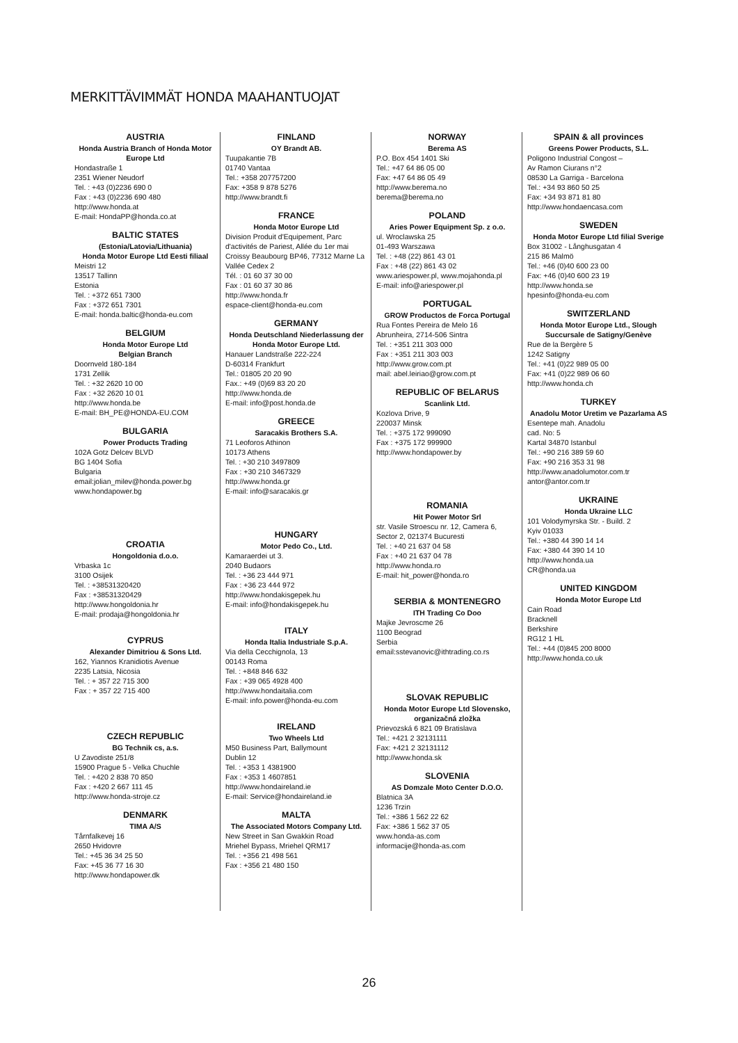MERKITTÄVIMMÄT HONDA MAAHANTUOJAT
AUSTRIA
Honda Austria Branch of Honda Motor Europe Ltd
Hondastraße 1
2351 Wiener Neudorf
Tel. : +43 (0)2236 690 0
Fax : +43 (0)2236 690 480
http://www.honda.at
E-mail: HondaPP@honda.co.at
BALTIC STATES
(Estonia/Latovia/Lithuania)
Honda Motor Europe Ltd Eesti filiaal
Meistri 12
13517 Tallinn
Estonia
Tel. : +372 651 7300
Fax : +372 651 7301
E-mail: honda.baltic@honda-eu.com
BELGIUM
Honda Motor Europe Ltd
Belgian Branch
Doornveld 180-184
1731 Zellik
Tel. : +32 2620 10 00
Fax : +32 2620 10 01
http://www.honda.be
E-mail: BH_PE@HONDA-EU.COM
BULGARIA
Power Products Trading
102A Gotz Delcev BLVD
BG 1404 Sofia
Bulgaria
email:jolian_milev@honda.power.bg
www.hondapower.bg
CROATIA
Hongoldonia d.o.o.
Vrbaska 1c
3100 Osijek
Tel. : +38531320420
Fax : +38531320429
http://www.hongoldonia.hr
E-mail: prodaja@hongoldonia.hr
CYPRUS
Alexander Dimitriou & Sons Ltd.
162, Yiannos Kranidiotis Avenue
2235 Latsia, Nicosia
Tel. : + 357 22 715 300
Fax : + 357 22 715 400
CZECH REPUBLIC
BG Technik cs, a.s.
U Zavodiste 251/8
15900 Prague 5 - Velka Chuchle
Tel. : +420 2 838 70 850
Fax : +420 2 667 111 45
http://www.honda-stroje.cz
DENMARK
TIMA A/S
Tårnfalkevej 16
2650 Hvidovre
Tel.: +45 36 34 25 50
Fax: +45 36 77 16 30
http://www.hondapower.dk
FINLAND
OY Brandt AB.
Tuupakantie 7B
01740 Vantaa
Tel.: +358 207757200
Fax: +358 9 878 5276
http://www.brandt.fi
FRANCE
Honda Motor Europe Ltd
Division Produit d'Equipement, Parc d'activités de Pariest, Allée du 1er mai Croissy Beaubourg BP46, 77312 Marne La Vallée Cedex 2
Tél. : 01 60 37 30 00
Fax : 01 60 37 30 86
http://www.honda.fr
espace-client@honda-eu.com
GERMANY
Honda Deutschland Niederlassung der Honda Motor Europe Ltd.
Hanauer Landstraße 222-224
D-60314 Frankfurt
Tel.: 01805 20 20 90
Fax.: +49 (0)69 83 20 20
http://www.honda.de
E-mail: info@post.honda.de
GREECE
Saracakis Brothers S.A.
71 Leoforos Athinon
10173 Athens
Tel. : +30 210 3497809
Fax : +30 210 3467329
http://www.honda.gr
E-mail: info@saracakis.gr
HUNGARY
Motor Pedo Co., Ltd.
Kamaraerdei ut 3.
2040 Budaors
Tel. : +36 23 444 971
Fax : +36 23 444 972
http://www.hondakisgepek.hu
E-mail: info@hondakisgepek.hu
ITALY
Honda Italia Industriale S.p.A.
Via della Cecchignola, 13
00143 Roma
Tel. : +848 846 632
Fax : +39 065 4928 400
http://www.hondaitalia.com
E-mail: info.power@honda-eu.com
IRELAND
Two Wheels Ltd
M50 Business Part, Ballymount
Dublin 12
Tel. : +353 1 4381900
Fax : +353 1 4607851
http://www.hondaireland.ie
E-mail: Service@hondaireland.ie
MALTA
The Associated Motors Company Ltd.
New Street in San Gwakkin Road
Mriehel Bypass, Mriehel QRM17
Tel. : +356 21 498 561
Fax : +356 21 480 150
NORWAY
Berema AS
P.O. Box 454 1401 Ski
Tel.: +47 64 86 05 00
Fax: +47 64 86 05 49
http://www.berema.no
berema@berema.no
POLAND
Aries Power Equipment Sp. z o.o.
ul. Wroclawska 25
01-493 Warszawa
Tel. : +48 (22) 861 43 01
Fax : +48 (22) 861 43 02
www.ariespower.pl, www.mojahonda.pl
E-mail: info@ariespower.pl
PORTUGAL
GROW Productos de Forca Portugal
Rua Fontes Pereira de Melo 16
Abrunheira, 2714-506 Sintra
Tel. : +351 211 303 000
Fax : +351 211 303 003
http://www.grow.com.pt
mail: abel.leiriao@grow.com.pt
REPUBLIC OF BELARUS
Scanlink Ltd.
Kozlova Drive, 9
220037 Minsk
Tel. : +375 172 999090
Fax : +375 172 999900
http://www.hondapower.by
ROMANIA
Hit Power Motor Srl
str. Vasile Stroescu nr. 12, Camera 6, Sector 2, 021374 Bucuresti
Tel. : +40 21 637 04 58
Fax : +40 21 637 04 78
http://www.honda.ro
E-mail: hit_power@honda.ro
SERBIA & MONTENEGRO
ITH Trading Co Doo
Majke Jevroscme 26
1100 Beograd
Serbia
email:sstevanovic@ithtrading.co.rs
SLOVAK REPUBLIC
Honda Motor Europe Ltd Slovensko, organizačná zložka
Prievozská 6 821 09 Bratislava
Tel.: +421 2 32131111
Fax: +421 2 32131112
http://www.honda.sk
SLOVENIA
AS Domzale Moto Center D.O.O.
Blatnica 3A
1236 Trzin
Tel.: +386 1 562 22 62
Fax: +386 1 562 37 05
www.honda-as.com
informacije@honda-as.com
SPAIN & all provinces
Greens Power Products, S.L.
Poligono Industrial Congost –
Av Ramon Ciurans n°2
08530 La Garriga - Barcelona
Tel.: +34 93 860 50 25
Fax: +34 93 871 81 80
http://www.hondaencasa.com
SWEDEN
Honda Motor Europe Ltd filial Sverige
Box 31002 - Långhusgatan 4
215 86 Malmö
Tel.: +46 (0)40 600 23 00
Fax: +46 (0)40 600 23 19
http://www.honda.se
hpesinfo@honda-eu.com
SWITZERLAND
Honda Motor Europe Ltd., Slough
Succursale de Satigny/Genève
Rue de la Bergère 5
1242 Satigny
Tel.: +41 (0)22 989 05 00
Fax: +41 (0)22 989 06 60
http://www.honda.ch
TURKEY
Anadolu Motor Uretim ve Pazarlama AS
Esentepe mah. Anadolu
cad. No: 5
Kartal 34870 Istanbul
Tel.: +90 216 389 59 60
Fax: +90 216 353 31 98
http://www.anadolumotor.com.tr
antor@antor.com.tr
UKRAINE
Honda Ukraine LLC
101 Volodymyrska Str. - Build. 2
Kyiv 01033
Tel.: +380 44 390 14 14
Fax: +380 44 390 14 10
http://www.honda.ua
CR@honda.ua
UNITED KINGDOM
Honda Motor Europe Ltd
Cain Road
Bracknell
Berkshire
RG12 1 HL
Tel.: +44 (0)845 200 8000
http://www.honda.co.uk
26